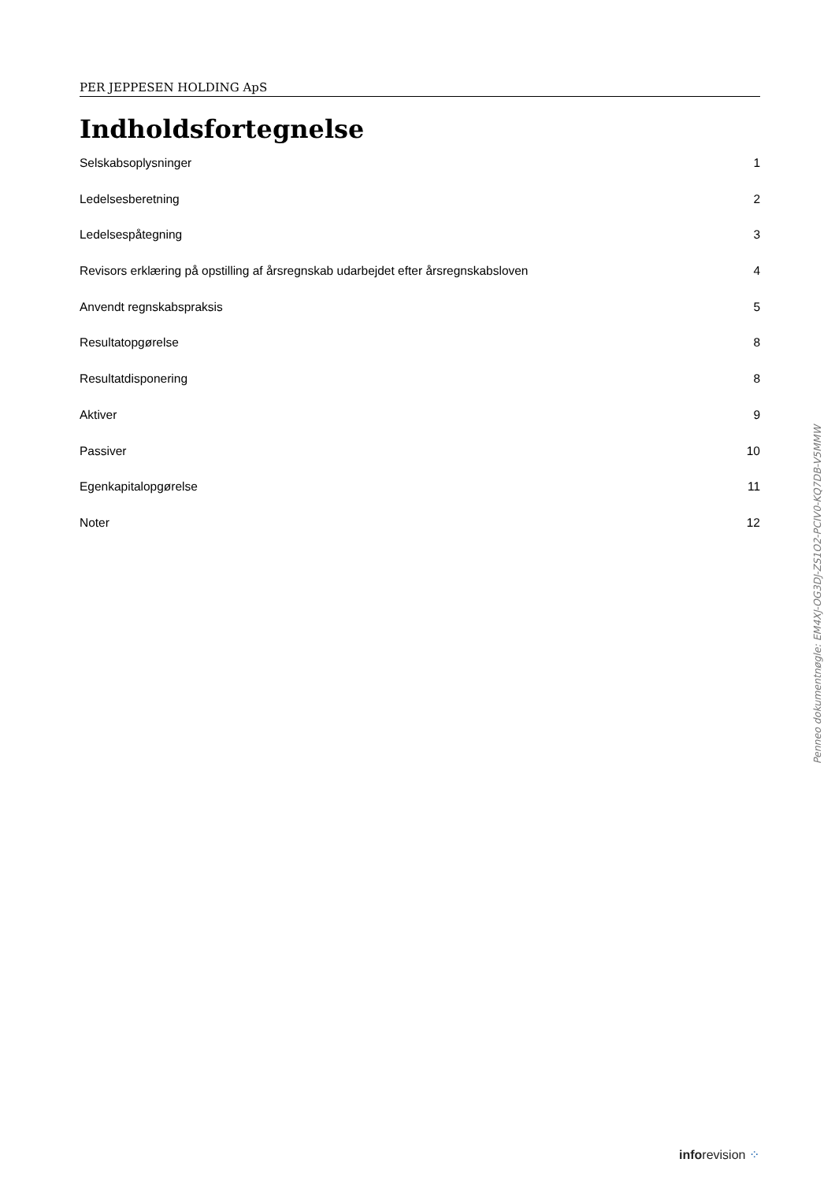PER JEPPESEN HOLDING ApS
Indholdsfortegnelse
Selskabsoplysninger 1
Ledelsesberetning 2
Ledelsespåtegning 3
Revisors erklæring på opstilling af årsregnskab udarbejdet efter årsregnskabsloven 4
Anvendt regnskabspraksis 5
Resultatopgørelse 8
Resultatdisponering 8
Aktiver 9
Passiver 10
Egenkapitalopgørelse 11
Noter 12
Penneo dokumentnøgle: EM4XJ-OG3DJ-ZS1O2-PCIV0-KQ7DB-V5MMW
inforevision ⁘